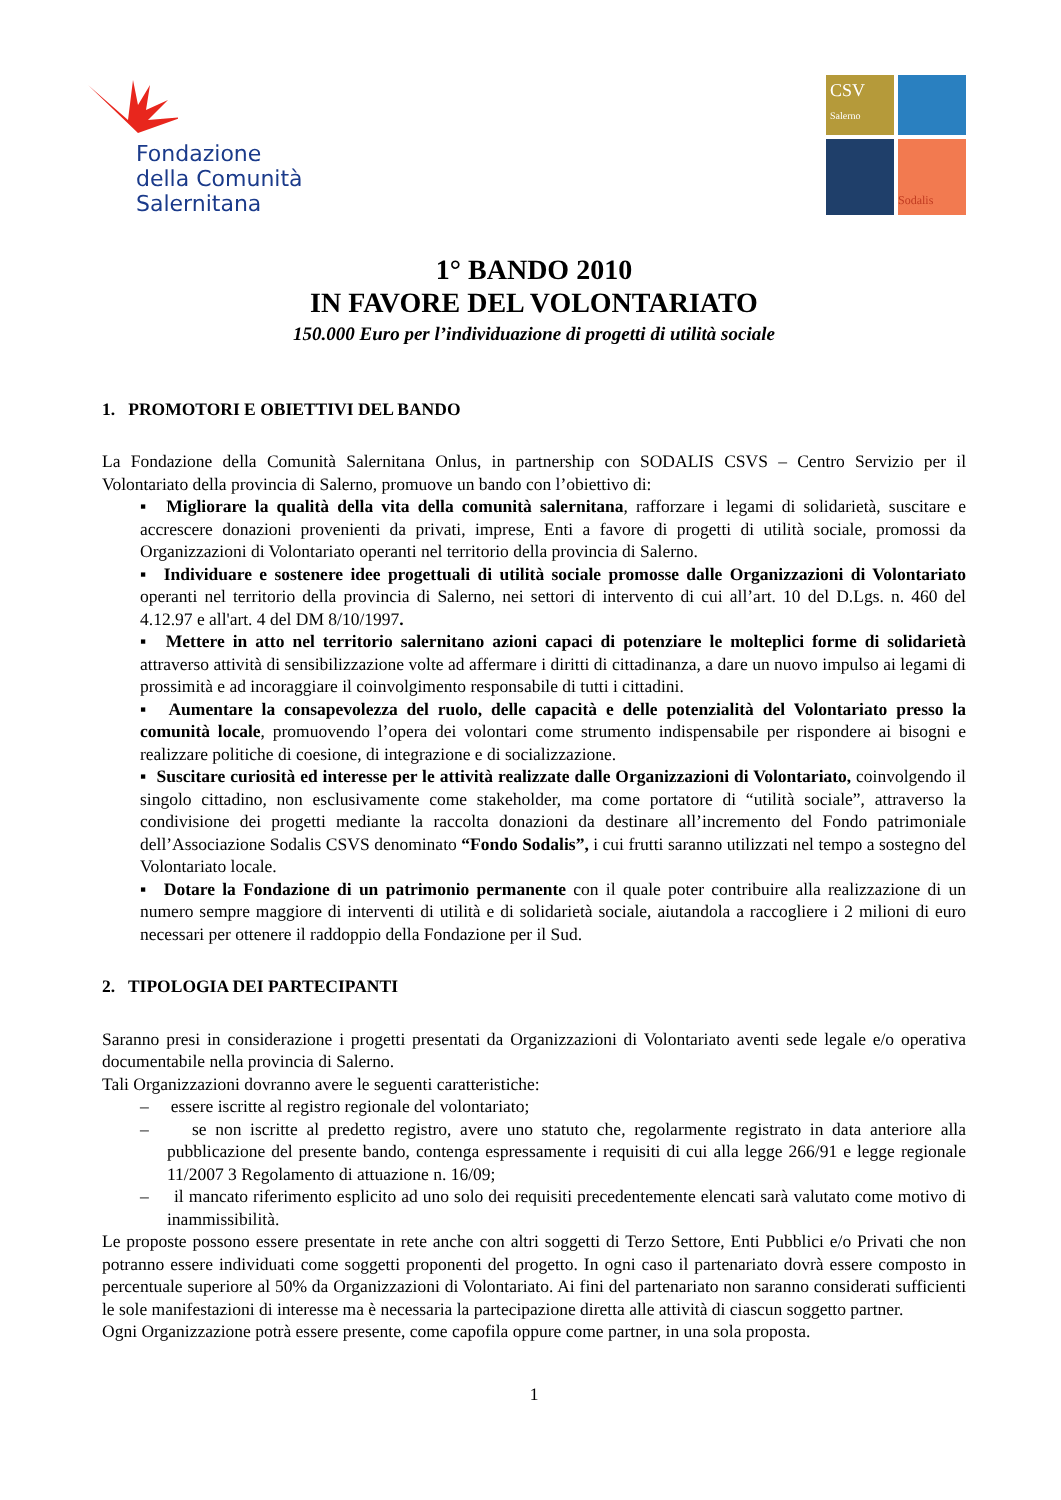Fondazione
della Comunità
Salernitana
CSV
Salerno
Sodalis
1° BANDO 2010
IN FAVORE DEL VOLONTARIATO
150.000 Euro per l’individuazione di progetti di utilità sociale
1. PROMOTORI E OBIETTIVI DEL BANDO
La Fondazione della Comunità Salernitana Onlus, in partnership con SODALIS CSVS – Centro Servizio per il Volontariato della provincia di Salerno, promuove un bando con l’obiettivo di:
▪ Migliorare la qualità della vita della comunità salernitana, rafforzare i legami di solidarietà, suscitare e accrescere donazioni provenienti da privati, imprese, Enti a favore di progetti di utilità sociale, promossi da Organizzazioni di Volontariato operanti nel territorio della provincia di Salerno.
▪ Individuare e sostenere idee progettuali di utilità sociale promosse dalle Organizzazioni di Volontariato operanti nel territorio della provincia di Salerno, nei settori di intervento di cui all’art. 10 del D.Lgs. n. 460 del 4.12.97 e all'art. 4 del DM 8/10/1997.
▪ Mettere in atto nel territorio salernitano azioni capaci di potenziare le molteplici forme di solidarietà attraverso attività di sensibilizzazione volte ad affermare i diritti di cittadinanza, a dare un nuovo impulso ai legami di prossimità e ad incoraggiare il coinvolgimento responsabile di tutti i cittadini.
▪ Aumentare la consapevolezza del ruolo, delle capacità e delle potenzialità del Volontariato presso la comunità locale, promuovendo l’opera dei volontari come strumento indispensabile per rispondere ai bisogni e realizzare politiche di coesione, di integrazione e di socializzazione.
▪ Suscitare curiosità ed interesse per le attività realizzate dalle Organizzazioni di Volontariato, coinvolgendo il singolo cittadino, non esclusivamente come stakeholder, ma come portatore di “utilità sociale”, attraverso la condivisione dei progetti mediante la raccolta donazioni da destinare all’incremento del Fondo patrimoniale dell’Associazione Sodalis CSVS denominato “Fondo Sodalis”, i cui frutti saranno utilizzati nel tempo a sostegno del Volontariato locale.
▪ Dotare la Fondazione di un patrimonio permanente con il quale poter contribuire alla realizzazione di un numero sempre maggiore di interventi di utilità e di solidarietà sociale, aiutandola a raccogliere i 2 milioni di euro necessari per ottenere il raddoppio della Fondazione per il Sud.
2. TIPOLOGIA DEI PARTECIPANTI
Saranno presi in considerazione i progetti presentati da Organizzazioni di Volontariato aventi sede legale e/o operativa documentabile nella provincia di Salerno.
Tali Organizzazioni dovranno avere le seguenti caratteristiche:
– essere iscritte al registro regionale del volontariato;
– se non iscritte al predetto registro, avere uno statuto che, regolarmente registrato in data anteriore alla pubblicazione del presente bando, contenga espressamente i requisiti di cui alla legge 266/91 e legge regionale 11/2007 3 Regolamento di attuazione n. 16/09;
– il mancato riferimento esplicito ad uno solo dei requisiti precedentemente elencati sarà valutato come motivo di inammissibilità.
Le proposte possono essere presentate in rete anche con altri soggetti di Terzo Settore, Enti Pubblici e/o Privati che non potranno essere individuati come soggetti proponenti del progetto. In ogni caso il partenariato dovrà essere composto in percentuale superiore al 50% da Organizzazioni di Volontariato. Ai fini del partenariato non saranno considerati sufficienti le sole manifestazioni di interesse ma è necessaria la partecipazione diretta alle attività di ciascun soggetto partner.
Ogni Organizzazione potrà essere presente, come capofila oppure come partner, in una sola proposta.
1